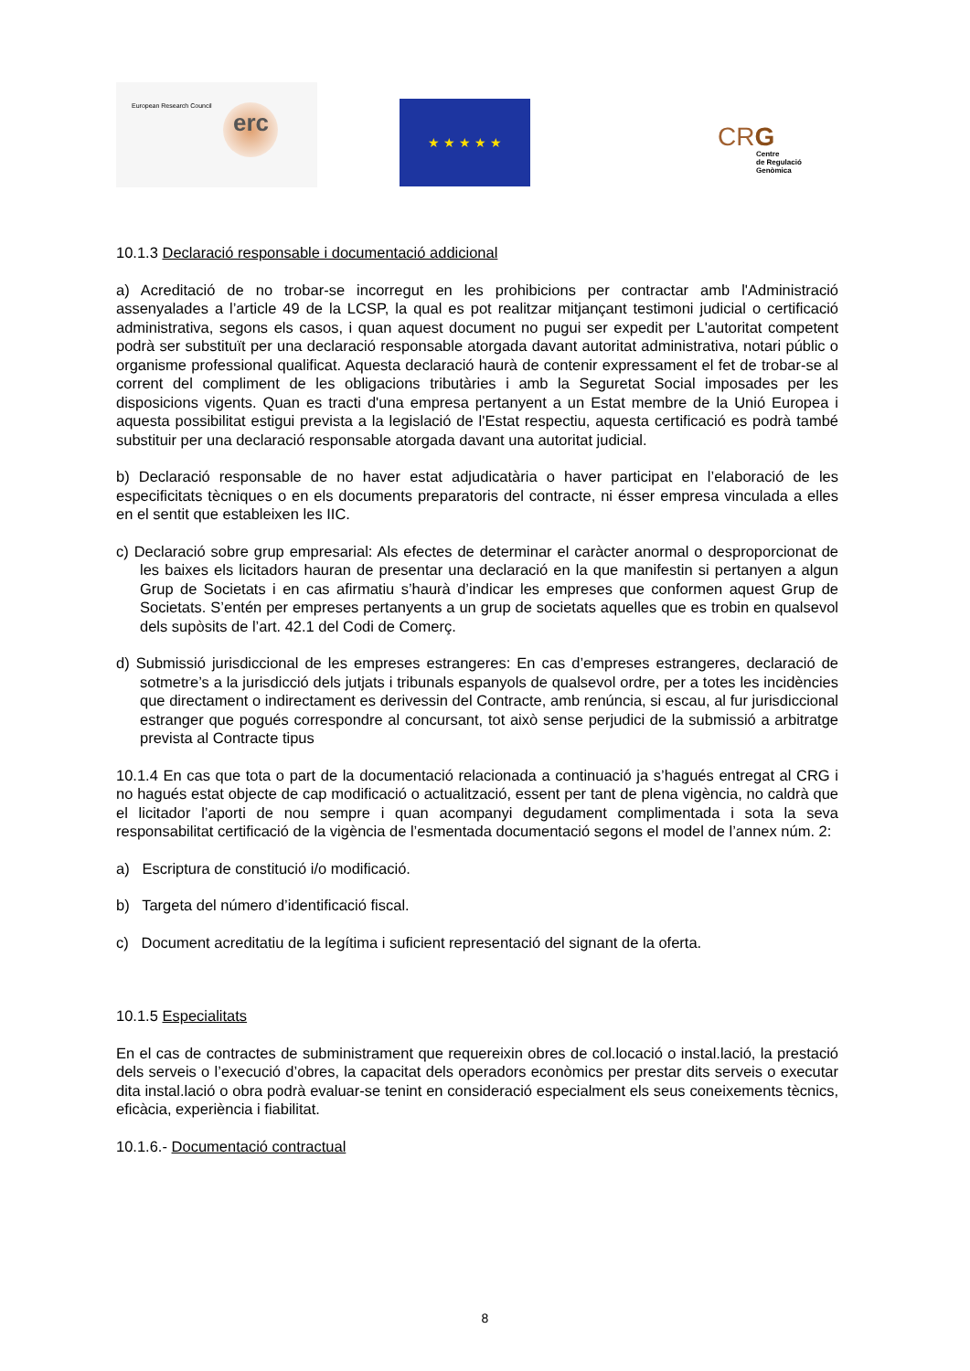European Research Council
erc
★ ★ ★ ★ ★
CRG
Centre
de Regulació
Genòmica
10.1.3 Declaració responsable i documentació addicional
a) Acreditació de no trobar-se incorregut en les prohibicions per contractar amb l'Administració assenyalades a l’article 49 de la LCSP, la qual es pot realitzar mitjançant testimoni judicial o certificació administrativa, segons els casos, i quan aquest document no pugui ser expedit per L'autoritat competent podrà ser substituït per una declaració responsable atorgada davant autoritat administrativa, notari públic o organisme professional qualificat. Aquesta declaració haurà de contenir expressament el fet de trobar-se al corrent del compliment de les obligacions tributàries i amb la Seguretat Social imposades per les disposicions vigents. Quan es tracti d'una empresa pertanyent a un Estat membre de la Unió Europea i aquesta possibilitat estigui prevista a la legislació de l'Estat respectiu, aquesta certificació es podrà també substituir per una declaració responsable atorgada davant una autoritat judicial.
b) Declaració responsable de no haver estat adjudicatària o haver participat en l’elaboració de les especificitats tècniques o en els documents preparatoris del contracte, ni ésser empresa vinculada a elles en el sentit que estableixen les IIC.
c) Declaració sobre grup empresarial: Als efectes de determinar el caràcter anormal o desproporcionat de les baixes els licitadors hauran de presentar una declaració en la que manifestin si pertanyen a algun Grup de Societats i en cas afirmatiu s’haurà d’indicar les empreses que conformen aquest Grup de Societats. S’entén per empreses pertanyents a un grup de societats aquelles que es trobin en qualsevol dels supòsits de l’art. 42.1 del Codi de Comerç.
d) Submissió jurisdiccional de les empreses estrangeres: En cas d’empreses estrangeres, declaració de sotmetre’s a la jurisdicció dels jutjats i tribunals espanyols de qualsevol ordre, per a totes les incidències que directament o indirectament es derivessin del Contracte, amb renúncia, si escau, al fur jurisdiccional estranger que pogués correspondre al concursant, tot això sense perjudici de la submissió a arbitratge prevista al Contracte tipus
10.1.4 En cas que tota o part de la documentació relacionada a continuació ja s’hagués entregat al CRG i no hagués estat objecte de cap modificació o actualització, essent per tant de plena vigència, no caldrà que el licitador l’aporti de nou sempre i quan acompanyi degudament complimentada i sota la seva responsabilitat certificació de la vigència de l’esmentada documentació segons el model de l’annex núm. 2:
a) Escriptura de constitució i/o modificació.
b) Targeta del número d’identificació fiscal.
c) Document acreditatiu de la legítima i suficient representació del signant de la oferta.
10.1.5 Especialitats
En el cas de contractes de subministrament que requereixin obres de col.locació o instal.lació, la prestació dels serveis o l’execució d’obres, la capacitat dels operadors econòmics per prestar dits serveis o executar dita instal.lació o obra podrà evaluar-se tenint en consideració especialment els seus coneixements tècnics, eficàcia, experiència i fiabilitat.
10.1.6.- Documentació contractual
8